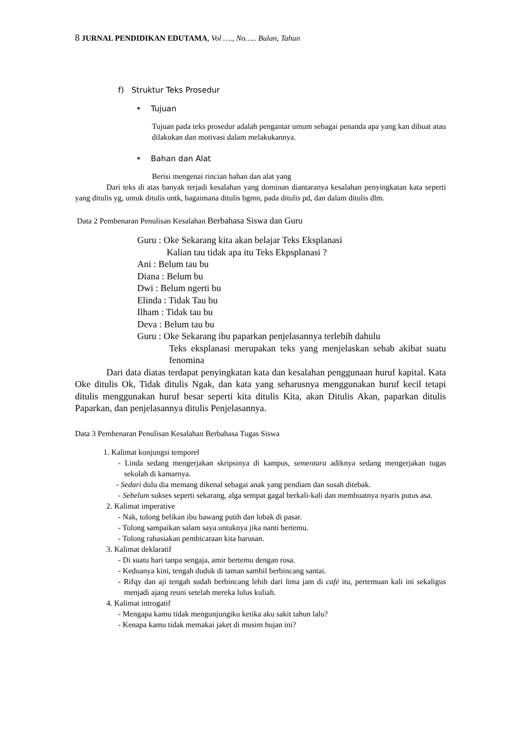8 JURNAL PENDIDIKAN EDUTAMA, Vol …., No….. Bulan, Tahun
f) Struktur Teks Prosedur
• Tujuan
Tujuan pada teks prosedur adalah pengantar umum sebagai penanda apa yang kan dibuat atau dilakukan dan motivasi dalam melakukannya.
• Bahan dan Alat
Berisi mengenai rincian bahan dan alat yang
Dari teks di atas banyak terjadi kesalahan yang dominan diantaranya kesalahan penyingkatan kata seperti yang ditulis yg, untuk ditulis untk, bagaimana ditulis bgmn, pada ditulis pd, dan dalam ditulis dlm.
Data 2 Pembenaran Penulisan Kesalahan Berbahasa Siswa dan Guru
Guru : Oke Sekarang kita akan belajar Teks Eksplanasi
Kalian tau tidak apa itu Teks Ekpsplanasi ?
Ani : Belum tau bu
Diana : Belum bu
Dwi : Belum ngerti bu
Elinda : Tidak Tau bu
Ilham : Tidak tau bu
Deva : Belum tau bu
Guru : Oke Sekarang ibu paparkan penjelasannya terlebih dahulu
Teks eksplanasi merupakan teks yang menjelaskan sebab akibat suatu fenomina
Dari data diatas terdapat penyingkatan kata dan kesalahan penggunaan huruf kapital. Kata Oke ditulis Ok, Tidak ditulis Ngak, dan kata yang seharusnya menggunakan huruf kecil tetapi ditulis menggunakan huruf besar seperti kita ditulis Kita, akan Ditulis Akan, paparkan ditulis Paparkan, dan penjelasannya ditulis Penjelasannya.
Data 3 Pembenaran Penulisan Kesalahan Berbahasa Tugas Siswa
1. Kalimat konjungsi temporel
- Linda sedang mengerjakan skripsinya di kampus, sementara adiknya sedang mengerjakan tugas sekolah di kamarnya.
- Sedari dulu dia memang dikenal sebagai anak yang pendiam dan susah ditebak.
- Sebelum sukses seperti sekarang, alga sempat gagal berkali-kali dan membuatnya nyaris putus asa.
2. Kalimat imperative
- Nak, tolong belikan ibu bawang putih dan lobak di pasar.
- Tolong sampaikan salam saya untuknya jika nanti bertemu.
- Tolong rahasiakan pembicaraan kita barusan.
3. Kalimat deklaratif
- Di suatu hari tanpa sengaja, amir bertemu dengan rosa.
- Keduanya kini, tengah duduk di taman sambil berbincang santai.
- Rifqy dan aji tengah sudah berbincang lebih dari lima jam di café itu, pertemuan kali ini sekaligus menjadi ajang reuni setelah mereka lulus kuliah.
4. Kalimat introgatif
- Mengapa kamu tidak mengunjungiku ketika aku sakit tahun lalu?
- Kenapa kamu tidak memakai jaket di musim hujan ini?